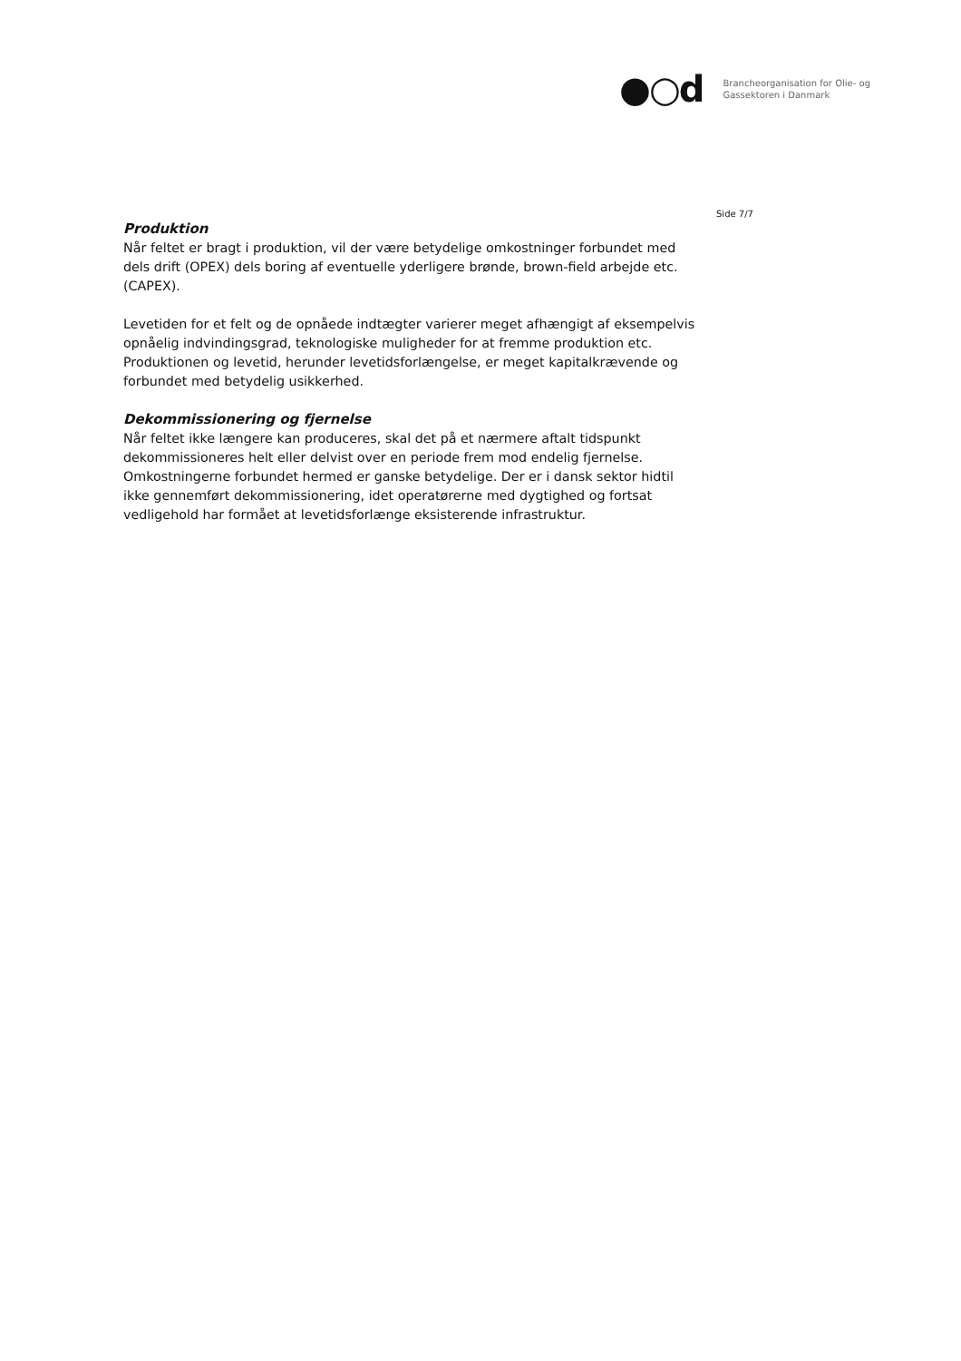●○d
Brancheorganisation for Olie- og
Gassektoren i Danmark
Side 7/7
Produktion
Når feltet er bragt i produktion, vil der være betydelige omkostninger forbundet med dels drift (OPEX) dels boring af eventuelle yderligere brønde, brown-field arbejde etc. (CAPEX).
Levetiden for et felt og de opnåede indtægter varierer meget afhængigt af eksempelvis opnåelig indvindingsgrad, teknologiske muligheder for at fremme produktion etc. Produktionen og levetid, herunder levetidsforlængelse, er meget kapitalkrævende og forbundet med betydelig usikkerhed.
Dekommissionering og fjernelse
Når feltet ikke længere kan produceres, skal det på et nærmere aftalt tidspunkt dekommissioneres helt eller delvist over en periode frem mod endelig fjernelse. Omkostningerne forbundet hermed er ganske betydelige. Der er i dansk sektor hidtil ikke gennemført dekommissionering, idet operatørerne med dygtighed og fortsat vedligehold har formået at levetidsforlænge eksisterende infrastruktur.